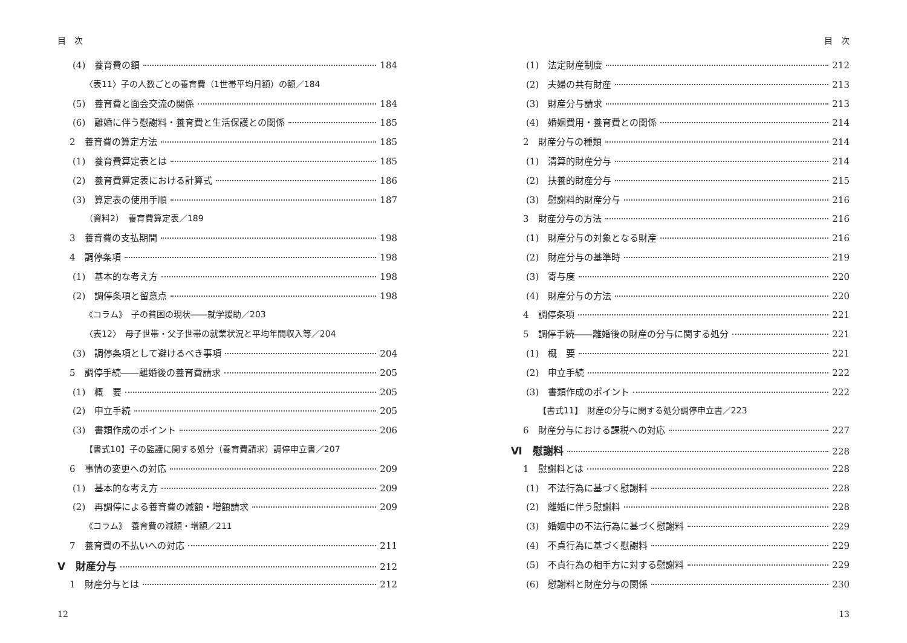目　次
(4)　養育費の額 184
〈表11〉子の人数ごとの養育費（1世帯平均月額）の額／184
(5)　養育費と面会交流の関係 184
(6)　離婚に伴う慰謝料・養育費と生活保護との関係 185
2　養育費の算定方法 185
(1)　養育費算定表とは 185
(2)　養育費算定表における計算式 186
(3)　算定表の使用手順 187
（資料2）　養育費算定表／189
3　養育費の支払期間 198
4　調停条項 198
(1)　基本的な考え方 198
(2)　調停条項と留意点 198
《コラム》　子の貧困の現状――就学援助／203
〈表12〉　母子世帯・父子世帯の就業状況と平均年間収入等／204
(3)　調停条項として避けるべき事項 204
5　調停手続――離婚後の養育費請求 205
(1)　概　要 205
(2)　申立手続 205
(3)　書類作成のポイント 206
【書式10】子の監護に関する処分（養育費請求）調停申立書／207
6　事情の変更への対応 209
(1)　基本的な考え方 209
(2)　再調停による養育費の減額・増額請求 209
《コラム》　養育費の減額・増額／211
7　養育費の不払いへの対応 211
Ⅴ　財産分与 212
1　財産分与とは 212
12
目　次
(1)　法定財産制度 212
(2)　夫婦の共有財産 213
(3)　財産分与請求 213
(4)　婚姻費用・養育費との関係 214
2　財産分与の種類 214
(1)　清算的財産分与 214
(2)　扶養的財産分与 215
(3)　慰謝料的財産分与 216
3　財産分与の方法 216
(1)　財産分与の対象となる財産 216
(2)　財産分与の基準時 219
(3)　寄与度 220
(4)　財産分与の方法 220
4　調停条項 221
5　調停手続――離婚後の財産の分与に関する処分 221
(1)　概　要 221
(2)　申立手続 222
(3)　書類作成のポイント 222
【書式11】　財産の分与に関する処分調停申立書／223
6　財産分与における課税への対応 227
Ⅵ　慰謝料 228
1　慰謝料とは 228
(1)　不法行為に基づく慰謝料 228
(2)　離婚に伴う慰謝料 228
(3)　婚姻中の不法行為に基づく慰謝料 229
(4)　不貞行為に基づく慰謝料 229
(5)　不貞行為の相手方に対する慰謝料 229
(6)　慰謝料と財産分与の関係 230
13